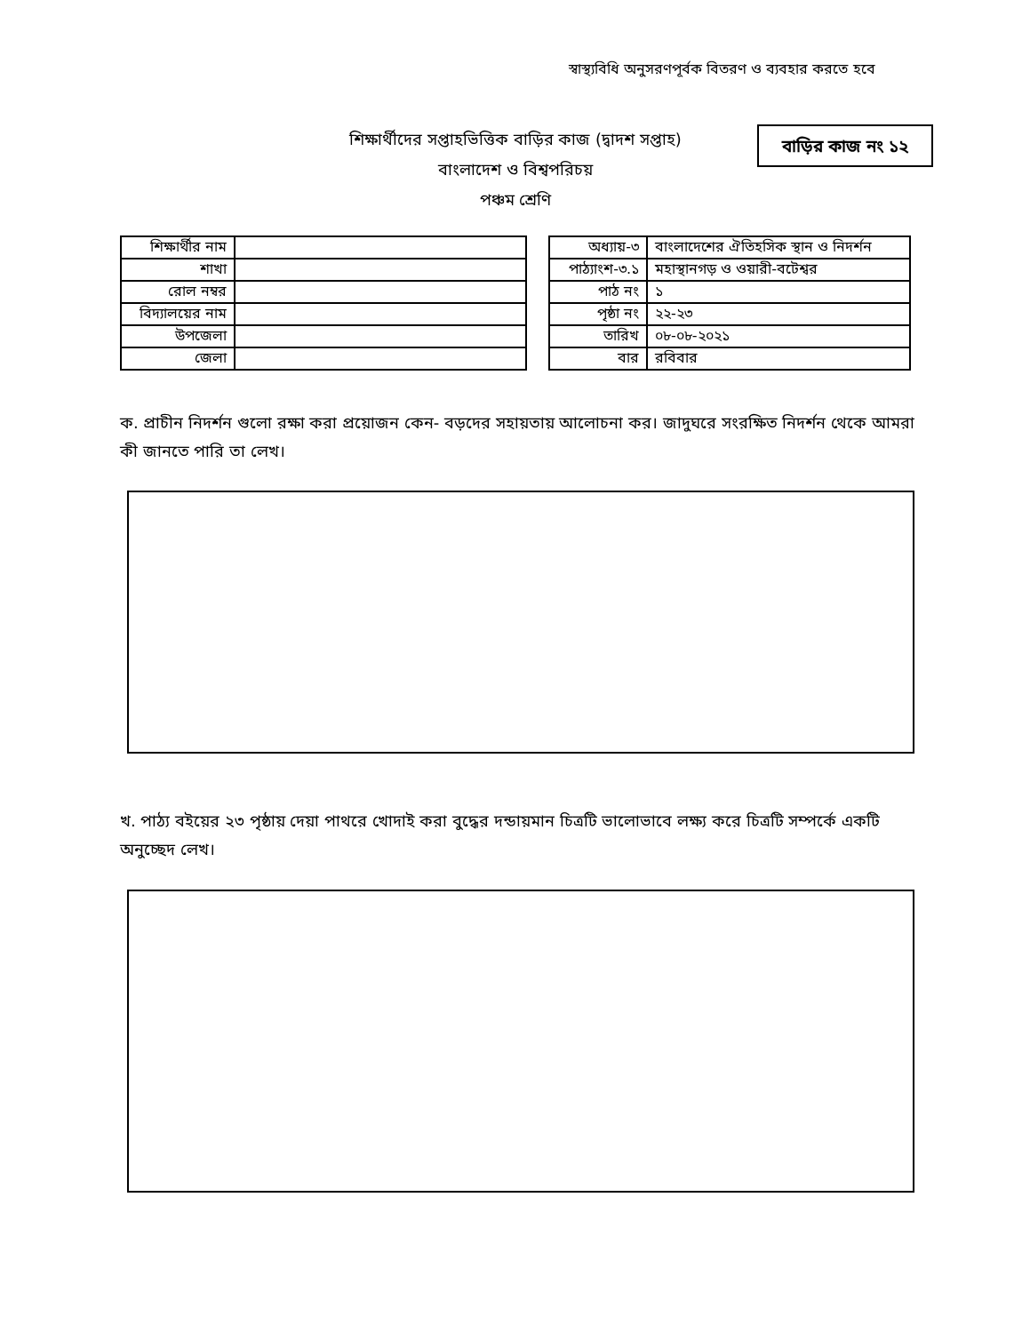স্বাস্থ্যবিধি অনুসরণপূর্বক বিতরণ ও ব্যবহার করতে হবে
শিক্ষার্থীদের সপ্তাহভিত্তিক বাড়ির কাজ (দ্বাদশ সপ্তাহ)
বাংলাদেশ ও বিশ্বপরিচয়
পঞ্চম শ্রেণি
বাড়ির কাজ নং ১২
| শিক্ষার্থীর নাম | |
| শাখা | |
| রোল নম্বর | |
| বিদ্যালয়ের নাম | |
| উপজেলা | |
| জেলা | |
| অধ্যায়-৩ | বাংলাদেশের ঐতিহসিক স্থান ও নিদর্শন |
| পাঠ্যাংশ-৩.১ | মহাস্থানগড় ও ওয়ারী-বটেশ্বর |
| পাঠ নং | ১ |
| পৃষ্ঠা নং | ২২-২৩ |
| তারিখ | ০৮-০৮-২০২১ |
| বার | রবিবার |
ক. প্রাচীন নিদর্শন গুলো রক্ষা করা প্রয়োজন কেন- বড়দের সহায়তায় আলোচনা কর। জাদুঘরে সংরক্ষিত নিদর্শন থেকে আমরা কী জানতে পারি তা লেখ।
খ. পাঠ্য বইয়ের ২৩ পৃষ্ঠায় দেয়া পাথরে খোদাই করা বুদ্ধের দন্ডায়মান চিত্রটি ভালোভাবে লক্ষ্য করে চিত্রটি সম্পর্কে একটি অনুচ্ছেদ লেখ।